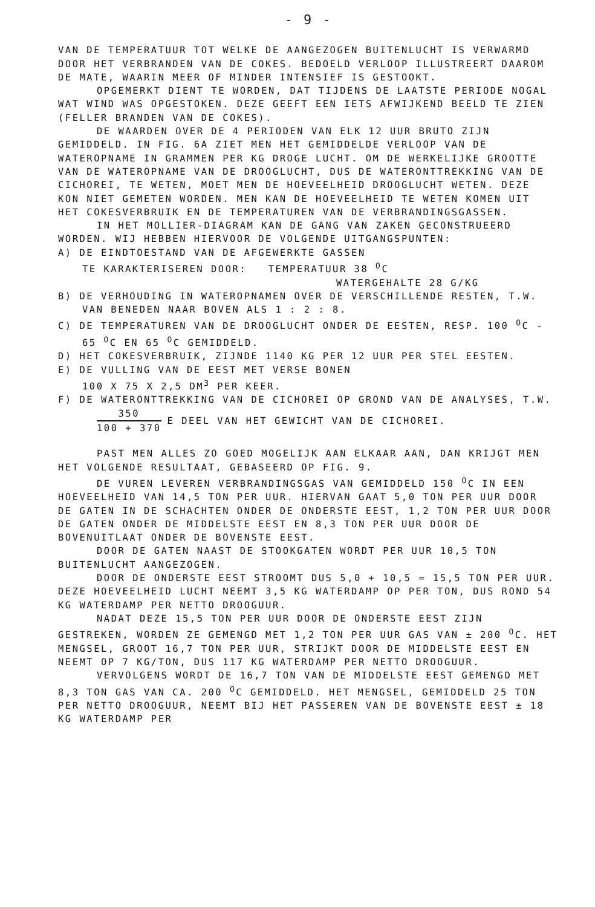- 9 -
VAN DE TEMPERATUUR TOT WELKE DE AANGEZOGEN BUITENLUCHT IS VERWARMD DOOR HET VERBRANDEN VAN DE COKES. BEDOELD VERLOOP ILLUSTREERT DAAROM DE MATE, WAARIN MEER OF MINDER INTENSIEF IS GESTOOKT.
OPGEMERKT DIENT TE WORDEN, DAT TIJDENS DE LAATSTE PERIODE NOGAL WAT WIND WAS OPGESTOKEN. DEZE GEEFT EEN IETS AFWIJKEND BEELD TE ZIEN (FELLER BRANDEN VAN DE COKES).
DE WAARDEN OVER DE 4 PERIODEN VAN ELK 12 UUR BRUTO ZIJN GEMIDDELD. IN FIG. 6A ZIET MEN HET GEMIDDELDE VERLOOP VAN DE WATEROPNAME IN GRAMMEN PER KG DROGE LUCHT. OM DE WERKELIJKE GROOTTE VAN DE WATEROPNAME VAN DE DROOGLUCHT, DUS DE WATERONTTREKKING VAN DE CICHOREI, TE WETEN, MOET MEN DE HOEVEELHEID DROOGLUCHT WETEN. DEZE KON NIET GEMETEN WORDEN. MEN KAN DE HOEVEELHEID TE WETEN KOMEN UIT HET COKESVERBRUIK EN DE TEMPERATUREN VAN DE VERBRANDINGSGASSEN.
IN HET MOLLIER-DIAGRAM KAN DE GANG VAN ZAKEN GECONSTRUEERD WORDEN. WIJ HEBBEN HIERVOOR DE VOLGENDE UITGANGSPUNTEN:
A) DE EINDTOESTAND VAN DE AFGEWERKTE GASSEN
TE KARAKTERISEREN DOOR: TEMPERATUUR 38 <sup>O</sup>C
WATERGEHALTE 28 G/KG
B) DE VERHOUDING IN WATEROPNAMEN OVER DE VERSCHILLENDE RESTEN, T.W. VAN BENEDEN NAAR BOVEN ALS 1 : 2 : 8.
C) DE TEMPERATUREN VAN DE DROOGLUCHT ONDER DE EESTEN, RESP. 100 <sup>O</sup>C - 65 <sup>O</sup>C EN 65 <sup>O</sup>C GEMIDDELD.
D) HET COKESVERBRUIK, ZIJNDE 1140 KG PER 12 UUR PER STEL EESTEN.
E) DE VULLING VAN DE EEST MET VERSE BONEN
100 X 75 X 2,5 DM<sup>3</sup> PER KEER.
F) DE WATERONTTREKKING VAN DE CICHOREI OP GROND VAN DE ANALYSES, T.W.
350 100 + 370 E DEEL VAN HET GEWICHT VAN DE CICHOREI.
PAST MEN ALLES ZO GOED MOGELIJK AAN ELKAAR AAN, DAN KRIJGT MEN HET VOLGENDE RESULTAAT, GEBASEERD OP FIG. 9.
DE VUREN LEVEREN VERBRANDINGSGAS VAN GEMIDDELD 150 <sup>O</sup>C IN EEN HOEVEELHEID VAN 14,5 TON PER UUR. HIERVAN GAAT 5,0 TON PER UUR DOOR DE GATEN IN DE SCHACHTEN ONDER DE ONDERSTE EEST, 1,2 TON PER UUR DOOR DE GATEN ONDER DE MIDDELSTE EEST EN 8,3 TON PER UUR DOOR DE BOVENUITLAAT ONDER DE BOVENSTE EEST.
DOOR DE GATEN NAAST DE STOOKGATEN WORDT PER UUR 10,5 TON BUITENLUCHT AANGEZOGEN.
DOOR DE ONDERSTE EEST STROOMT DUS 5,0 + 10,5 = 15,5 TON PER UUR. DEZE HOEVEELHEID LUCHT NEEMT 3,5 KG WATERDAMP OP PER TON, DUS ROND 54 KG WATERDAMP PER NETTO DROOGUUR.
NADAT DEZE 15,5 TON PER UUR DOOR DE ONDERSTE EEST ZIJN GESTREKEN, WORDEN ZE GEMENGD MET 1,2 TON PER UUR GAS VAN ± 200 <sup>O</sup>C. HET MENGSEL, GROOT 16,7 TON PER UUR, STRIJKT DOOR DE MIDDELSTE EEST EN NEEMT OP 7 KG/TON, DUS 117 KG WATERDAMP PER NETTO DROOGUUR.
VERVOLGENS WORDT DE 16,7 TON VAN DE MIDDELSTE EEST GEMENGD MET 8,3 TON GAS VAN CA. 200 <sup>O</sup>C GEMIDDELD. HET MENGSEL, GEMIDDELD 25 TON PER NETTO DROOGUUR, NEEMT BIJ HET PASSEREN VAN DE BOVENSTE EEST ± 18 KG WATERDAMP PER